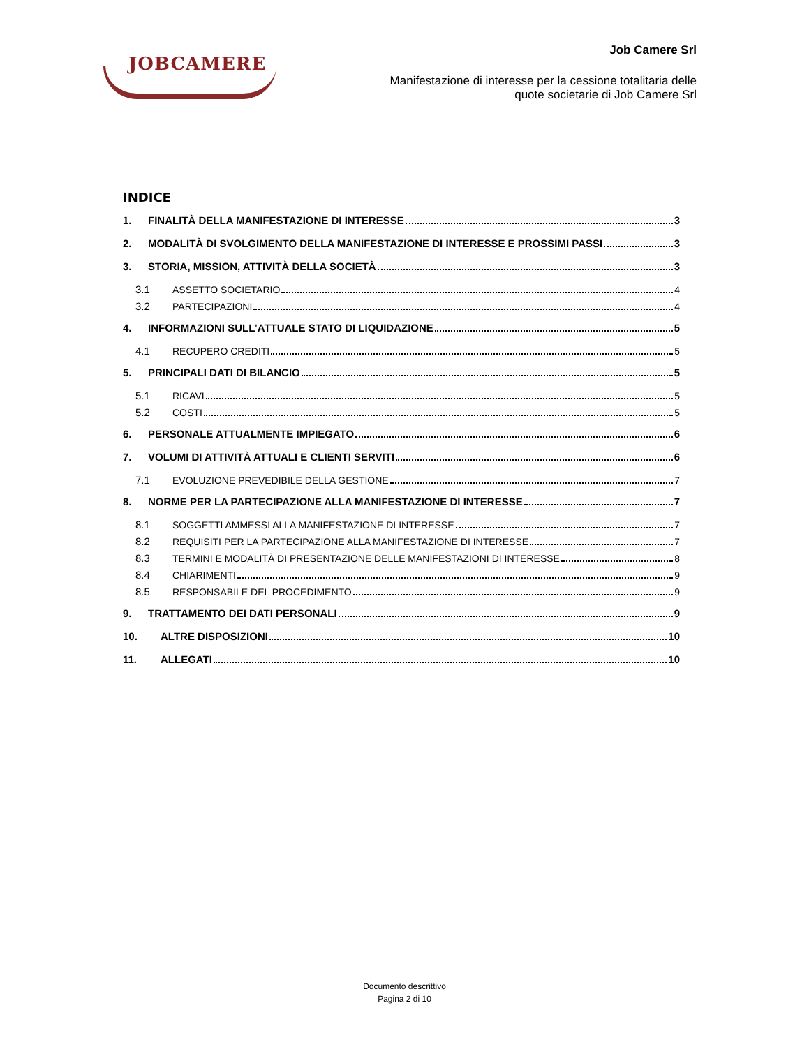JOBCAMERE
Job Camere Srl
Manifestazione di interesse per la cessione totalitaria delle
quote societarie di Job Camere Srl
INDICE
1. FINALITÀ DELLA MANIFESTAZIONE DI INTERESSE 3
2. MODALITÀ DI SVOLGIMENTO DELLA MANIFESTAZIONE DI INTERESSE E PROSSIMI PASSI 3
3. STORIA, MISSION, ATTIVITÀ DELLA SOCIETÀ 3
3.1 ASSETTO SOCIETARIO 4
3.2 PARTECIPAZIONI 4
4. INFORMAZIONI SULL’ATTUALE STATO DI LIQUIDAZIONE 5
4.1 RECUPERO CREDITI 5
5. PRINCIPALI DATI DI BILANCIO 5
5.1 RICAVI 5
5.2 COSTI 5
6. PERSONALE ATTUALMENTE IMPIEGATO 6
7. VOLUMI DI ATTIVITÀ ATTUALI E CLIENTI SERVITI 6
7.1 EVOLUZIONE PREVEDIBILE DELLA GESTIONE 7
8. NORME PER LA PARTECIPAZIONE ALLA MANIFESTAZIONE DI INTERESSE 7
8.1 SOGGETTI AMMESSI ALLA MANIFESTAZIONE DI INTERESSE 7
8.2 REQUISITI PER LA PARTECIPAZIONE ALLA MANIFESTAZIONE DI INTERESSE 7
8.3 TERMINI E MODALITÀ DI PRESENTAZIONE DELLE MANIFESTAZIONI DI INTERESSE 8
8.4 CHIARIMENTI 9
8.5 RESPONSABILE DEL PROCEDIMENTO 9
9. TRATTAMENTO DEI DATI PERSONALI 9
10. ALTRE DISPOSIZIONI 10
11. ALLEGATI 10
Documento descrittivo
Pagina 2 di 10